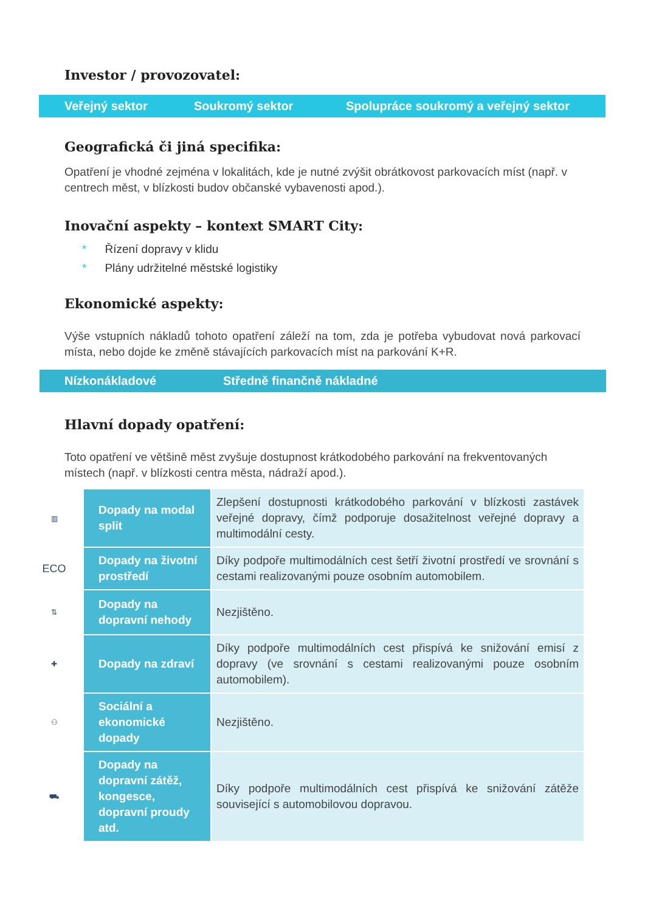Investor / provozovatel:
Veřejný sektor Soukromý sektor Spolupráce soukromý a veřejný sektor
Geografická či jiná specifika:
Opatření je vhodné zejména v lokalitách, kde je nutné zvýšit obrátkovost parkovacích míst (např. v centrech měst, v blízkosti budov občanské vybavenosti apod.).
Inovační aspekty – kontext SMART City:
* Řízení dopravy v klidu
* Plány udržitelné městské logistiky
Ekonomické aspekty:
Výše vstupních nákladů tohoto opatření záleží na tom, zda je potřeba vybudovat nová parkovací místa, nebo dojde ke změně stávajících parkovacích míst na parkování K+R.
Nízkonákladové Středně finančně nákladné
Hlavní dopady opatření:
Toto opatření ve většině měst zvyšuje dostupnost krátkodobého parkování na frekventovaných místech (např. v blízkosti centra města, nádraží apod.).
| ▥ | Dopady na modal split | Zlepšení dostupnosti krátkodobého parkování v blízkosti zastávek veřejné dopravy, čímž podporuje dosažitelnost veřejné dopravy a multimodální cesty. |
| ECO | Dopady na životní prostředí | Díky podpoře multimodálních cest šetří životní prostředí ve srovnání s cestami realizovanými pouze osobním automobilem. |
| ⇅ | Dopady na dopravní nehody | Nezjištěno. |
| ✚ | Dopady na zdraví | Díky podpoře multimodálních cest přispívá ke snižování emisí z dopravy (ve srovnání s cestami realizovanými pouze osobním automobilem). |
| ⚇ | Sociální a ekonomické dopady | Nezjištěno. |
| ⛟ | Dopady na dopravní zátěž, kongesce, dopravní proudy atd. | Díky podpoře multimodálních cest přispívá ke snižování zátěže související s automobilovou dopravou. |